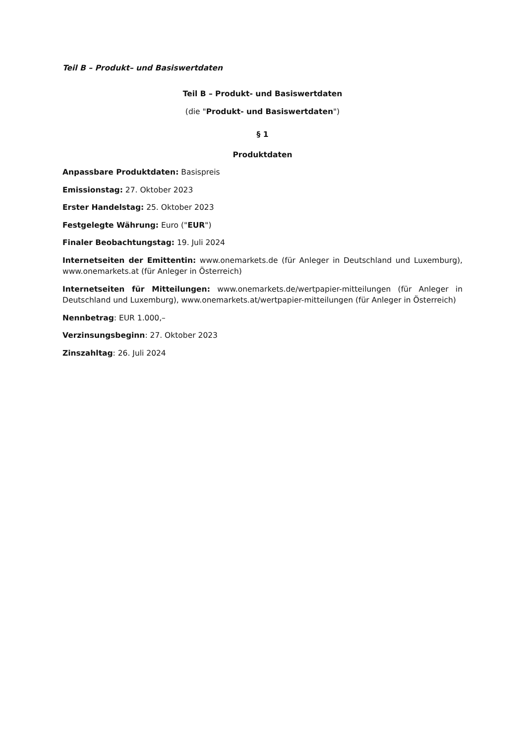Teil B – Produkt– und Basiswertdaten
Teil B – Produkt- und Basiswertdaten
(die "Produkt- und Basiswertdaten")
§ 1
Produktdaten
Anpassbare Produktdaten: Basispreis
Emissionstag: 27. Oktober 2023
Erster Handelstag: 25. Oktober 2023
Festgelegte Währung: Euro ("EUR")
Finaler Beobachtungstag: 19. Juli 2024
Internetseiten der Emittentin: www.onemarkets.de (für Anleger in Deutschland und Luxemburg), www.onemarkets.at (für Anleger in Österreich)
Internetseiten für Mitteilungen: www.onemarkets.de/wertpapier-mitteilungen (für Anleger in Deutschland und Luxemburg), www.onemarkets.at/wertpapier-mitteilungen (für Anleger in Österreich)
Nennbetrag: EUR 1.000,–
Verzinsungsbeginn: 27. Oktober 2023
Zinszahltag: 26. Juli 2024